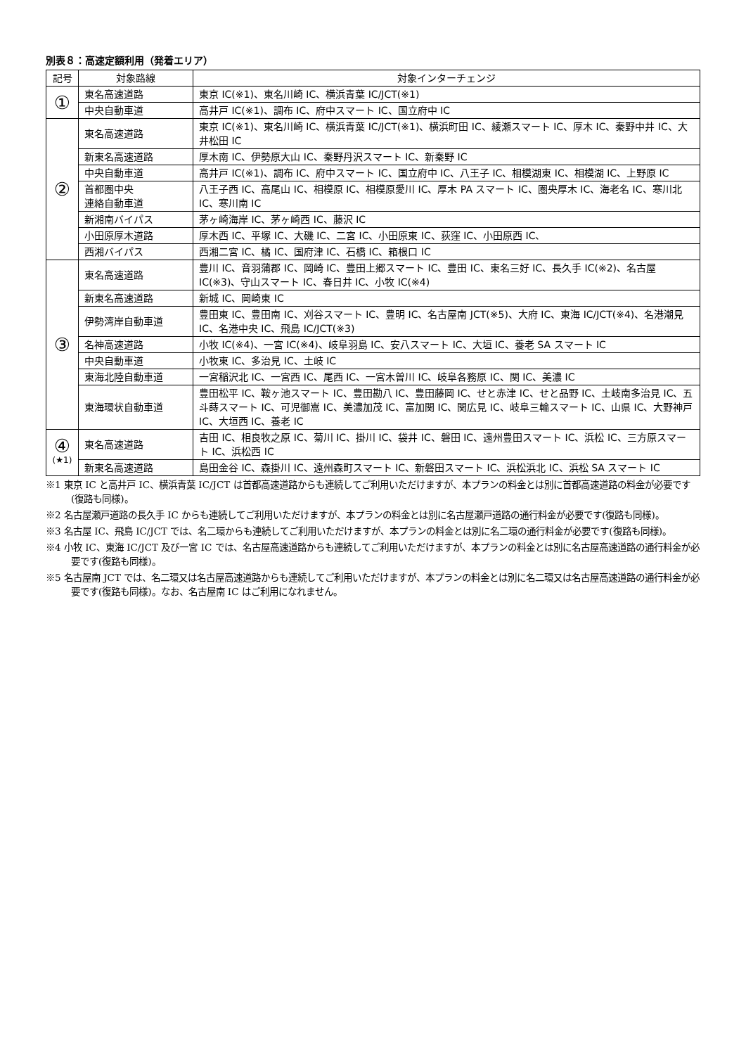別表８：高速定額利用（発着エリア）
| 記号 | 対象路線 | 対象インターチェンジ |
| --- | --- | --- |
| ① | 東名高速道路 | 東京 IC(※1)、東名川崎 IC、横浜青葉 IC/JCT(※1) |
| | 中央自動車道 | 高井戸 IC(※1)、調布 IC、府中スマート IC、国立府中 IC |
| ② | 東名高速道路 | 東京 IC(※1)、東名川崎 IC、横浜青葉 IC/JCT(※1)、横浜町田 IC、綾瀬スマート IC、厚木 IC、秦野中井 IC、大井松田 IC |
| | 新東名高速道路 | 厚木南 IC、伊勢原大山 IC、秦野丹沢スマート IC、新秦野 IC |
| | 中央自動車道 | 高井戸 IC(※1)、調布 IC、府中スマート IC、国立府中 IC、八王子 IC、相模湖東 IC、相模湖 IC、上野原 IC |
| | 首都圏中央 連絡自動車道 | 八王子西 IC、高尾山 IC、相模原 IC、相模原愛川 IC、厚木 PA スマート IC、圏央厚木 IC、海老名 IC、寒川北 IC、寒川南 IC |
| | 新湘南バイパス | 茅ヶ崎海岸 IC、茅ヶ崎西 IC、藤沢 IC |
| | 小田原厚木道路 | 厚木西 IC、平塚 IC、大磯 IC、二宮 IC、小田原東 IC、荻窪 IC、小田原西 IC、 |
| | 西湘バイパス | 西湘二宮 IC、橘 IC、国府津 IC、石橋 IC、箱根口 IC |
| ③ | 東名高速道路 | 豊川 IC、音羽蒲郡 IC、岡崎 IC、豊田上郷スマート IC、豊田 IC、東名三好 IC、長久手 IC(※2)、名古屋 IC(※3)、守山スマート IC、春日井 IC、小牧 IC(※4) |
| | 新東名高速道路 | 新城 IC、岡崎東 IC |
| | 伊勢湾岸自動車道 | 豊田東 IC、豊田南 IC、刈谷スマート IC、豊明 IC、名古屋南 JCT(※5)、大府 IC、東海 IC/JCT(※4)、名港潮見 IC、名港中央 IC、飛島 IC/JCT(※3) |
| | 名神高速道路 | 小牧 IC(※4)、一宮 IC(※4)、岐阜羽島 IC、安八スマート IC、大垣 IC、養老 SA スマート IC |
| | 中央自動車道 | 小牧東 IC、多治見 IC、土岐 IC |
| | 東海北陸自動車道 | 一宮稲沢北 IC、一宮西 IC、尾西 IC、一宮木曽川 IC、岐阜各務原 IC、関 IC、美濃 IC |
| | 東海環状自動車道 | 豊田松平 IC、鞍ヶ池スマート IC、豊田勘八 IC、豊田藤岡 IC、せと赤津 IC、せと品野 IC、土岐南多治見 IC、五斗蒔スマート IC、可児御嵩 IC、美濃加茂 IC、富加関 IC、関広見 IC、岐阜三輪スマート IC、山県 IC、大野神戸 IC、大垣西 IC、養老 IC |
| ④ (★1) | 東名高速道路 | 吉田 IC、相良牧之原 IC、菊川 IC、掛川 IC、袋井 IC、磐田 IC、遠州豊田スマート IC、浜松 IC、三方原スマート IC、浜松西 IC |
| | 新東名高速道路 | 島田金谷 IC、森掛川 IC、遠州森町スマート IC、新磐田スマート IC、浜松浜北 IC、浜松 SA スマート IC |
※1 東京 IC と高井戸 IC、横浜青葉 IC/JCT は首都高速道路からも連続してご利用いただけますが、本プランの料金とは別に首都高速道路の料金が必要です(復路も同様)。
※2 名古屋瀬戸道路の長久手 IC からも連続してご利用いただけますが、本プランの料金とは別に名古屋瀬戸道路の通行料金が必要です(復路も同様)。
※3 名古屋 IC、飛島 IC/JCT では、名二環からも連続してご利用いただけますが、本プランの料金とは別に名二環の通行料金が必要です(復路も同様)。
※4 小牧 IC、東海 IC/JCT 及び一宮 IC では、名古屋高速道路からも連続してご利用いただけますが、本プランの料金とは別に名古屋高速道路の通行料金が必要です(復路も同様)。
※5 名古屋南 JCT では、名二環又は名古屋高速道路からも連続してご利用いただけますが、本プランの料金とは別に名二環又は名古屋高速道路の通行料金が必要です(復路も同様)。なお、名古屋南 IC はご利用になれません。